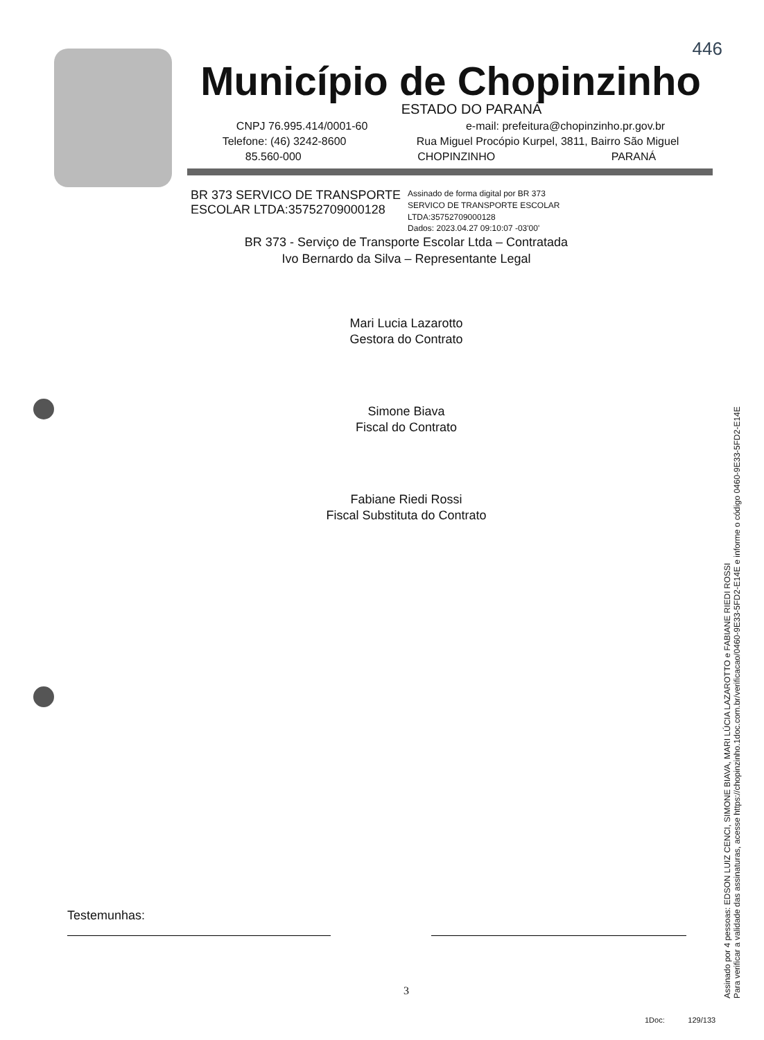446
Município de Chopinzinho
ESTADO DO PARANÁ
CNPJ 76.995.414/0001-60 e-mail: prefeitura@chopinzinho.pr.gov.br
Telefone: (46) 3242-8600 Rua Miguel Procópio Kurpel, 3811, Bairro São Miguel
85.560-000 CHOPINZINHO PARANÁ
BR 373 SERVICO DE TRANSPORTE
ESCOLAR LTDA:35752709000128
Assinado de forma digital por BR 373
SERVICO DE TRANSPORTE ESCOLAR
LTDA:35752709000128
Dados: 2023.04.27 09:10:07 -03'00'
BR 373 - Serviço de Transporte Escolar Ltda – Contratada
Ivo Bernardo da Silva – Representante Legal
Mari Lucia Lazarotto
Gestora do Contrato
Simone Biava
Fiscal do Contrato
Fabiane Riedi Rossi
Fiscal Substituta do Contrato
Testemunhas:
3
1Doc: 129/133
Assinado por 4 pessoas: EDSON LUIZ CENCI, SIMONE BIAVA, MARI LÚCIA LAZAROTTO e FABIANE RIEDI ROSSI
Para verificar a validade das assinaturas, acesse https://chopinzinho.1doc.com.br/verificacao/0460-9E33-5FD2-E14E e informe o código 0460-9E33-5FD2-E14E